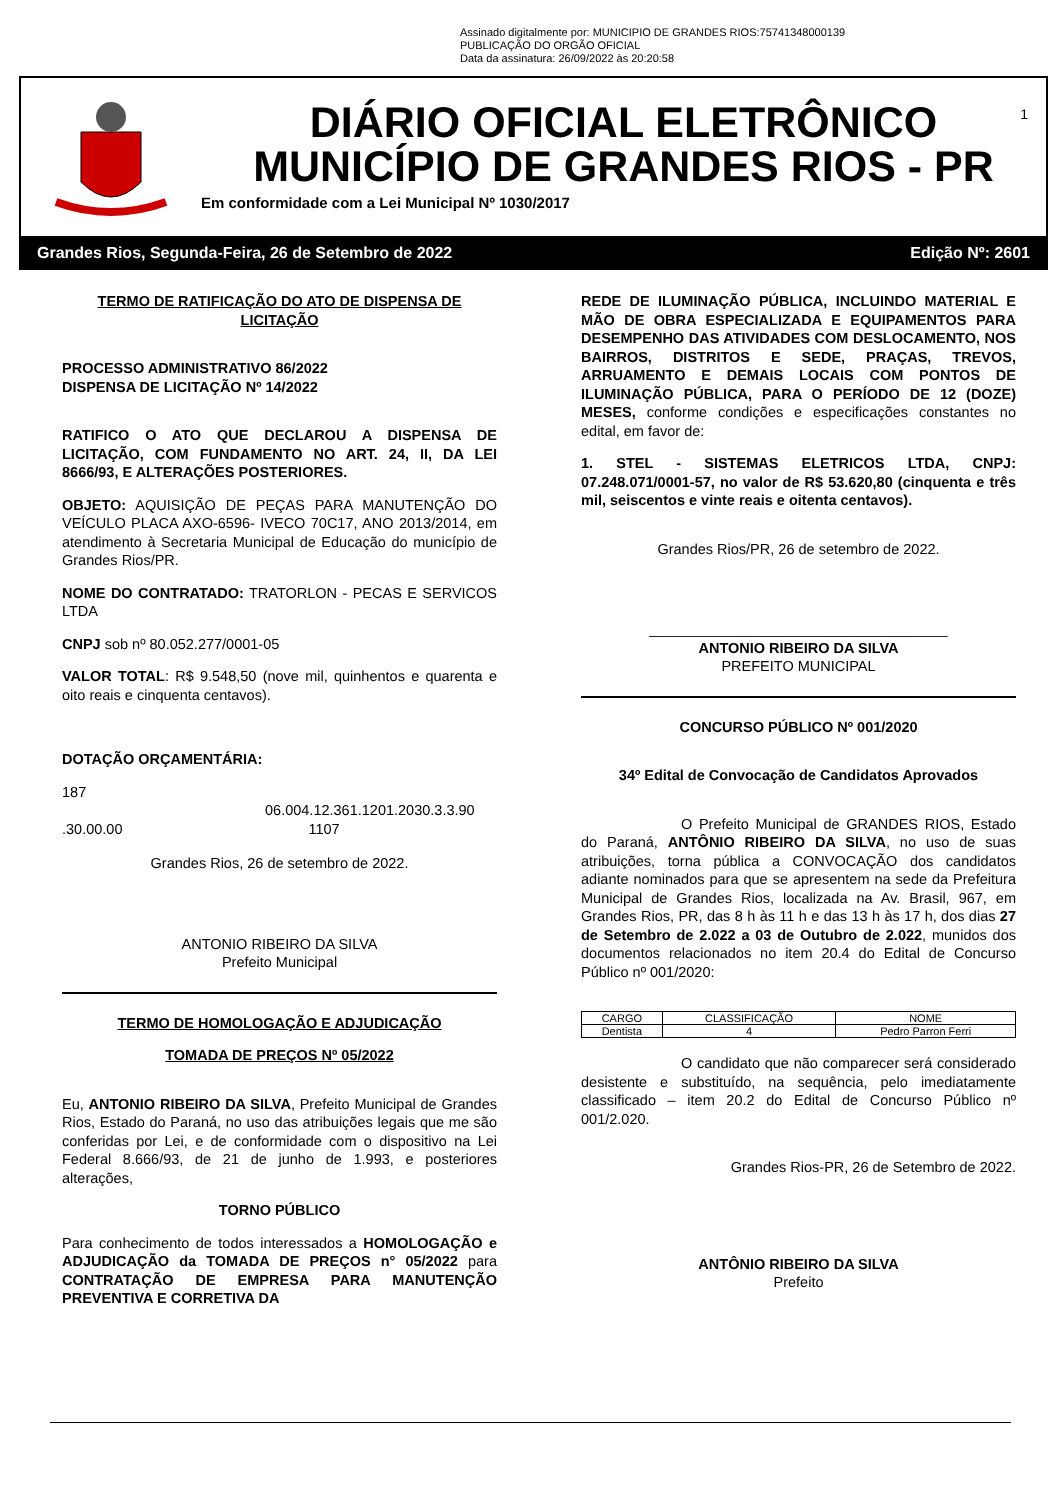Assinado digitalmente por: MUNICIPIO DE GRANDES RIOS:75741348000139
PUBLICAÇÃO DO ORGÃO OFICIAL
Data da assinatura: 26/09/2022 às 20:20:58
DIÁRIO OFICIAL ELETRÔNICO
MUNICÍPIO DE GRANDES RIOS - PR
Em conformidade com a Lei Municipal Nº 1030/2017
1
Grandes Rios, Segunda-Feira, 26 de Setembro de 2022 Edição Nº: 2601
TERMO DE RATIFICAÇÃO DO ATO DE DISPENSA DE LICITAÇÃO
PROCESSO ADMINISTRATIVO 86/2022
DISPENSA DE LICITAÇÃO Nº 14/2022
RATIFICO O ATO QUE DECLAROU A DISPENSA DE LICITAÇÃO, COM FUNDAMENTO NO ART. 24, II, DA LEI 8666/93, E ALTERAÇÕES POSTERIORES.
OBJETO: AQUISIÇÃO DE PEÇAS PARA MANUTENÇÃO DO VEÍCULO PLACA AXO-6596- IVECO 70C17, ANO 2013/2014, em atendimento à Secretaria Municipal de Educação do município de Grandes Rios/PR.
NOME DO CONTRATADO: TRATORLON - PECAS E SERVICOS LTDA
CNPJ sob nº 80.052.277/0001-05
VALOR TOTAL: R$ 9.548,50 (nove mil, quinhentos e quarenta e oito reais e cinquenta centavos).
DOTAÇÃO ORÇAMENTÁRIA:
187
06.004.12.361.1201.2030.3.3.90
.30.00.00 1107
Grandes Rios, 26 de setembro de 2022.
ANTONIO RIBEIRO DA SILVA
Prefeito Municipal
TERMO DE HOMOLOGAÇÃO E ADJUDICAÇÃO
TOMADA DE PREÇOS Nº 05/2022
Eu, ANTONIO RIBEIRO DA SILVA, Prefeito Municipal de Grandes Rios, Estado do Paraná, no uso das atribuições legais que me são conferidas por Lei, e de conformidade com o dispositivo na Lei Federal 8.666/93, de 21 de junho de 1.993, e posteriores alterações,
TORNO PÚBLICO
Para conhecimento de todos interessados a HOMOLOGAÇÃO e ADJUDICAÇÃO da TOMADA DE PREÇOS n° 05/2022 para CONTRATAÇÃO DE EMPRESA PARA MANUTENÇÃO PREVENTIVA E CORRETIVA DA
REDE DE ILUMINAÇÃO PÚBLICA, INCLUINDO MATERIAL E MÃO DE OBRA ESPECIALIZADA E EQUIPAMENTOS PARA DESEMPENHO DAS ATIVIDADES COM DESLOCAMENTO, NOS BAIRROS, DISTRITOS E SEDE, PRAÇAS, TREVOS, ARRUAMENTO E DEMAIS LOCAIS COM PONTOS DE ILUMINAÇÃO PÚBLICA, PARA O PERÍODO DE 12 (DOZE) MESES, conforme condições e especificações constantes no edital, em favor de:
1. STEL - SISTEMAS ELETRICOS LTDA, CNPJ: 07.248.071/0001-57, no valor de R$ 53.620,80 (cinquenta e três mil, seiscentos e vinte reais e oitenta centavos).
Grandes Rios/PR, 26 de setembro de 2022.
_____________________________________
ANTONIO RIBEIRO DA SILVA
PREFEITO MUNICIPAL
CONCURSO PÚBLICO Nº 001/2020
34º Edital de Convocação de Candidatos Aprovados
O Prefeito Municipal de GRANDES RIOS, Estado do Paraná, ANTÔNIO RIBEIRO DA SILVA, no uso de suas atribuições, torna pública a CONVOCAÇÃO dos candidatos adiante nominados para que se apresentem na sede da Prefeitura Municipal de Grandes Rios, localizada na Av. Brasil, 967, em Grandes Rios, PR, das 8 h às 11 h e das 13 h às 17 h, dos dias 27 de Setembro de 2.022 a 03 de Outubro de 2.022, munidos dos documentos relacionados no item 20.4 do Edital de Concurso Público nº 001/2020:
| CARGO | CLASSIFICAÇÃO | NOME |
| Dentista | 4 | Pedro Parron Ferri |
O candidato que não comparecer será considerado desistente e substituído, na sequência, pelo imediatamente classificado – item 20.2 do Edital de Concurso Público nº 001/2.020.
Grandes Rios-PR, 26 de Setembro de 2022.
ANTÔNIO RIBEIRO DA SILVA
Prefeito